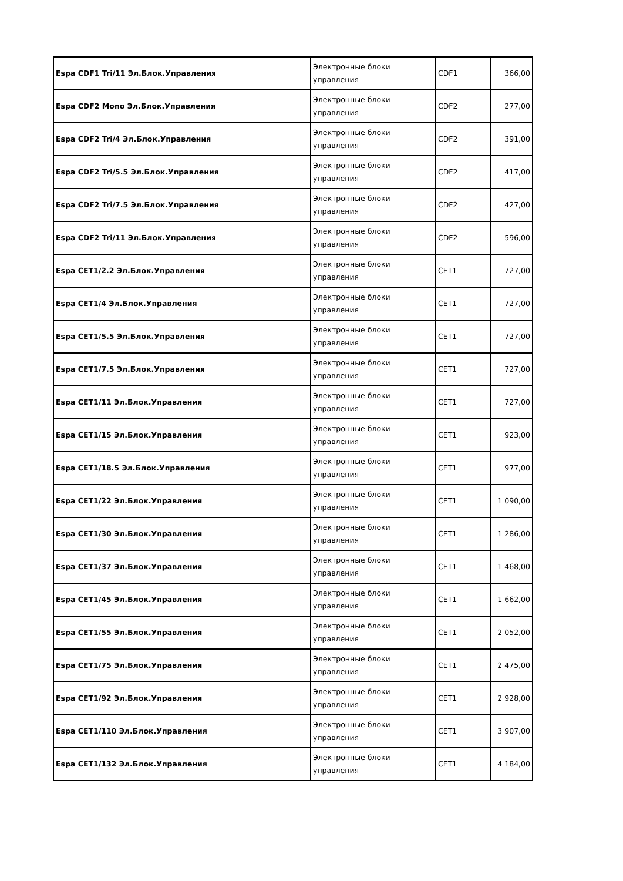| Espa CDF1 Tri/11 Эл.Блок.Управления | Электронные блоки управления | CDF1 | 366,00 |
| Espa CDF2 Mono Эл.Блок.Управления | Электронные блоки управления | CDF2 | 277,00 |
| Espa CDF2 Tri/4 Эл.Блок.Управления | Электронные блоки управления | CDF2 | 391,00 |
| Espa CDF2 Tri/5.5 Эл.Блок.Управления | Электронные блоки управления | CDF2 | 417,00 |
| Espa CDF2 Tri/7.5 Эл.Блок.Управления | Электронные блоки управления | CDF2 | 427,00 |
| Espa CDF2 Tri/11 Эл.Блок.Управления | Электронные блоки управления | CDF2 | 596,00 |
| Espa CET1/2.2 Эл.Блок.Управления | Электронные блоки управления | CET1 | 727,00 |
| Espa CET1/4 Эл.Блок.Управления | Электронные блоки управления | CET1 | 727,00 |
| Espa CET1/5.5 Эл.Блок.Управления | Электронные блоки управления | CET1 | 727,00 |
| Espa CET1/7.5 Эл.Блок.Управления | Электронные блоки управления | CET1 | 727,00 |
| Espa CET1/11 Эл.Блок.Управления | Электронные блоки управления | CET1 | 727,00 |
| Espa CET1/15 Эл.Блок.Управления | Электронные блоки управления | CET1 | 923,00 |
| Espa CET1/18.5 Эл.Блок.Управления | Электронные блоки управления | CET1 | 977,00 |
| Espa CET1/22 Эл.Блок.Управления | Электронные блоки управления | CET1 | 1 090,00 |
| Espa CET1/30 Эл.Блок.Управления | Электронные блоки управления | CET1 | 1 286,00 |
| Espa CET1/37 Эл.Блок.Управления | Электронные блоки управления | CET1 | 1 468,00 |
| Espa CET1/45 Эл.Блок.Управления | Электронные блоки управления | CET1 | 1 662,00 |
| Espa CET1/55 Эл.Блок.Управления | Электронные блоки управления | CET1 | 2 052,00 |
| Espa CET1/75 Эл.Блок.Управления | Электронные блоки управления | CET1 | 2 475,00 |
| Espa CET1/92 Эл.Блок.Управления | Электронные блоки управления | CET1 | 2 928,00 |
| Espa CET1/110 Эл.Блок.Управления | Электронные блоки управления | CET1 | 3 907,00 |
| Espa CET1/132 Эл.Блок.Управления | Электронные блоки управления | CET1 | 4 184,00 |